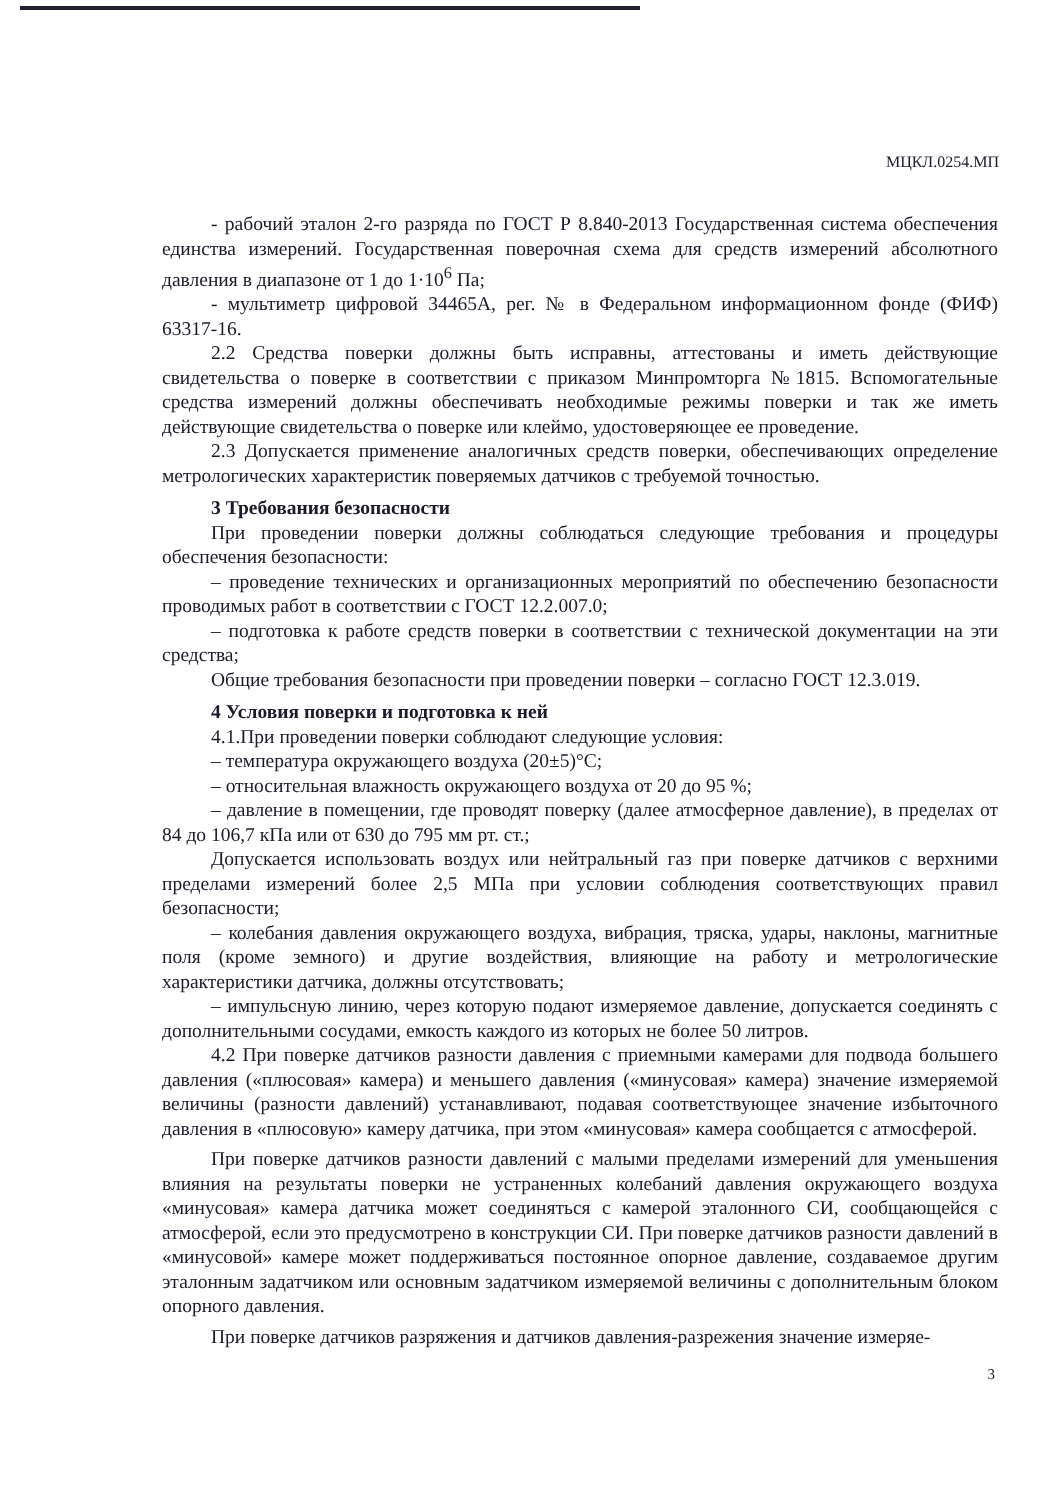МЦКЛ.0254.МП
- рабочий эталон 2-го разряда по ГОСТ Р 8.840-2013 Государственная система обеспечения единства измерений. Государственная поверочная схема для средств измерений абсолютного давления в диапазоне от 1 до 1·10<sup>6</sup> Па;
- мультиметр цифровой 34465А, рег. № в Федеральном информационном фонде (ФИФ) 63317-16.
2.2 Средства поверки должны быть исправны, аттестованы и иметь действующие свидетельства о поверке в соответствии с приказом Минпромторга №1815. Вспомогательные средства измерений должны обеспечивать необходимые режимы поверки и так же иметь действующие свидетельства о поверке или клеймо, удостоверяющее ее проведение.
2.3 Допускается применение аналогичных средств поверки, обеспечивающих определение метрологических характеристик поверяемых датчиков с требуемой точностью.
3 Требования безопасности
При проведении поверки должны соблюдаться следующие требования и процедуры обеспечения безопасности:
– проведение технических и организационных мероприятий по обеспечению безопасности проводимых работ в соответствии с ГОСТ 12.2.007.0;
– подготовка к работе средств поверки в соответствии с технической документации на эти средства;
Общие требования безопасности при проведении поверки – согласно ГОСТ 12.3.019.
4 Условия поверки и подготовка к ней
4.1.При проведении поверки соблюдают следующие условия:
– температура окружающего воздуха (20±5)°С;
– относительная влажность окружающего воздуха от 20 до 95 %;
– давление в помещении, где проводят поверку (далее атмосферное давление), в пределах от 84 до 106,7 кПа или от 630 до 795 мм рт. ст.;
Допускается использовать воздух или нейтральный газ при поверке датчиков с верхними пределами измерений более 2,5 МПа при условии соблюдения соответствующих правил безопасности;
– колебания давления окружающего воздуха, вибрация, тряска, удары, наклоны, магнитные поля (кроме земного) и другие воздействия, влияющие на работу и метрологические характеристики датчика, должны отсутствовать;
– импульсную линию, через которую подают измеряемое давление, допускается соединять с дополнительными сосудами, емкость каждого из которых не более 50 литров.
4.2 При поверке датчиков разности давления с приемными камерами для подвода большего давления («плюсовая» камера) и меньшего давления («минусовая» камера) значение измеряемой величины (разности давлений) устанавливают, подавая соответствующее значение избыточного давления в «плюсовую» камеру датчика, при этом «минусовая» камера сообщается с атмосферой.
При поверке датчиков разности давлений с малыми пределами измерений для уменьшения влияния на результаты поверки не устраненных колебаний давления окружающего воздуха «минусовая» камера датчика может соединяться с камерой эталонного СИ, сообщающейся с атмосферой, если это предусмотрено в конструкции СИ. При поверке датчиков разности давлений в «минусовой» камере может поддерживаться постоянное опорное давление, создаваемое другим эталонным задатчиком или основным задатчиком измеряемой величины с дополнительным блоком опорного давления.
При поверке датчиков разряжения и датчиков давления-разрежения значение измеряе-
3